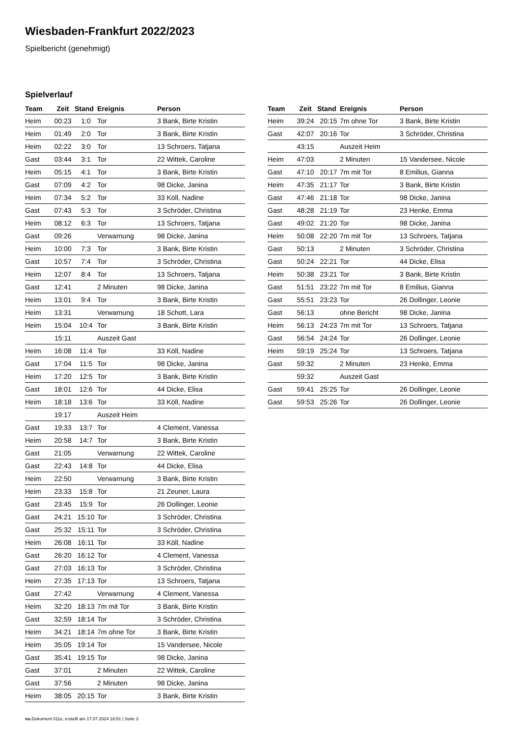Wiesbaden-Frankfurt 2022/2023
Spielbericht (genehmigt)
Spielverlauf
| Team | Zeit | Stand | Ereignis | Person |
| --- | --- | --- | --- | --- |
| Heim | 00:23 | 1:0 | Tor | 3 Bank, Birte Kristin |
| Heim | 01:49 | 2:0 | Tor | 3 Bank, Birte Kristin |
| Heim | 02:22 | 3:0 | Tor | 13 Schroers, Tatjana |
| Gast | 03:44 | 3:1 | Tor | 22 Wittek, Caroline |
| Heim | 05:15 | 4:1 | Tor | 3 Bank, Birte Kristin |
| Gast | 07:09 | 4:2 | Tor | 98 Dicke, Janina |
| Heim | 07:34 | 5:2 | Tor | 33 Köll, Nadine |
| Gast | 07:43 | 5:3 | Tor | 3 Schröder, Christina |
| Heim | 08:12 | 6:3 | Tor | 13 Schroers, Tatjana |
| Gast | 09:26 | | Verwarnung | 98 Dicke, Janina |
| Heim | 10:00 | 7:3 | Tor | 3 Bank, Birte Kristin |
| Gast | 10:57 | 7:4 | Tor | 3 Schröder, Christina |
| Heim | 12:07 | 8:4 | Tor | 13 Schroers, Tatjana |
| Gast | 12:41 | | 2 Minuten | 98 Dicke, Janina |
| Heim | 13:01 | 9:4 | Tor | 3 Bank, Birte Kristin |
| Heim | 13:31 | | Verwarnung | 18 Schott, Lara |
| Heim | 15:04 | 10:4 | Tor | 3 Bank, Birte Kristin |
| | 15:11 | | Auszeit Gast | |
| Heim | 16:08 | 11:4 | Tor | 33 Köll, Nadine |
| Gast | 17:04 | 11:5 | Tor | 98 Dicke, Janina |
| Heim | 17:20 | 12:5 | Tor | 3 Bank, Birte Kristin |
| Gast | 18:01 | 12:6 | Tor | 44 Dicke, Elisa |
| Heim | 18:18 | 13:6 | Tor | 33 Köll, Nadine |
| | 19:17 | | Auszeit Heim | |
| Gast | 19:33 | 13:7 | Tor | 4 Clement, Vanessa |
| Heim | 20:58 | 14:7 | Tor | 3 Bank, Birte Kristin |
| Gast | 21:05 | | Verwarnung | 22 Wittek, Caroline |
| Gast | 22:43 | 14:8 | Tor | 44 Dicke, Elisa |
| Heim | 22:50 | | Verwarnung | 3 Bank, Birte Kristin |
| Heim | 23:33 | 15:8 | Tor | 21 Zeuner, Laura |
| Gast | 23:45 | 15:9 | Tor | 26 Dollinger, Leonie |
| Gast | 24:21 | 15:10 | Tor | 3 Schröder, Christina |
| Gast | 25:32 | 15:11 | Tor | 3 Schröder, Christina |
| Heim | 26:08 | 16:11 | Tor | 33 Köll, Nadine |
| Gast | 26:20 | 16:12 | Tor | 4 Clement, Vanessa |
| Gast | 27:03 | 16:13 | Tor | 3 Schröder, Christina |
| Heim | 27:35 | 17:13 | Tor | 13 Schroers, Tatjana |
| Gast | 27:42 | | Verwarnung | 4 Clement, Vanessa |
| Heim | 32:20 | 18:13 | 7m mit Tor | 3 Bank, Birte Kristin |
| Gast | 32:59 | 18:14 | Tor | 3 Schröder, Christina |
| Heim | 34:21 | 18:14 | 7m ohne Tor | 3 Bank, Birte Kristin |
| Heim | 35:05 | 19:14 | Tor | 15 Vandersee, Nicole |
| Gast | 35:41 | 19:15 | Tor | 98 Dicke, Janina |
| Gast | 37:01 | | 2 Minuten | 22 Wittek, Caroline |
| Gast | 37:56 | | 2 Minuten | 98 Dicke, Janina |
| Heim | 38:05 | 20:15 | Tor | 3 Bank, Birte Kristin |
| Team | Zeit | Stand | Ereignis | Person |
| --- | --- | --- | --- | --- |
| Heim | 39:24 | 20:15 | 7m ohne Tor | 3 Bank, Birte Kristin |
| Gast | 42:07 | 20:16 | Tor | 3 Schröder, Christina |
| | 43:15 | | Auszeit Heim | |
| Heim | 47:03 | | 2 Minuten | 15 Vandersee, Nicole |
| Gast | 47:10 | 20:17 | 7m mit Tor | 8 Emilius, Gianna |
| Heim | 47:35 | 21:17 | Tor | 3 Bank, Birte Kristin |
| Gast | 47:46 | 21:18 | Tor | 98 Dicke, Janina |
| Gast | 48:28 | 21:19 | Tor | 23 Henke, Emma |
| Gast | 49:02 | 21:20 | Tor | 98 Dicke, Janina |
| Heim | 50:08 | 22:20 | 7m mit Tor | 13 Schroers, Tatjana |
| Gast | 50:13 | | 2 Minuten | 3 Schröder, Christina |
| Gast | 50:24 | 22:21 | Tor | 44 Dicke, Elisa |
| Heim | 50:38 | 23:21 | Tor | 3 Bank, Birte Kristin |
| Gast | 51:51 | 23:22 | 7m mit Tor | 8 Emilius, Gianna |
| Gast | 55:51 | 23:23 | Tor | 26 Dollinger, Leonie |
| Gast | 56:13 | | ohne Bericht | 98 Dicke, Janina |
| Heim | 56:13 | 24:23 | 7m mit Tor | 13 Schroers, Tatjana |
| Gast | 56:54 | 24:24 | Tor | 26 Dollinger, Leonie |
| Heim | 59:19 | 25:24 | Tor | 13 Schroers, Tatjana |
| Gast | 59:32 | | 2 Minuten | 23 Henke, Emma |
| | 59:32 | | Auszeit Gast | |
| Gast | 59:41 | 25:25 | Tor | 26 Dollinger, Leonie |
| Gast | 59:53 | 25:26 | Tor | 26 Dollinger, Leonie |
nu.Dokument 011e, erstellt am 17.07.2024 18:51 | Seite 3